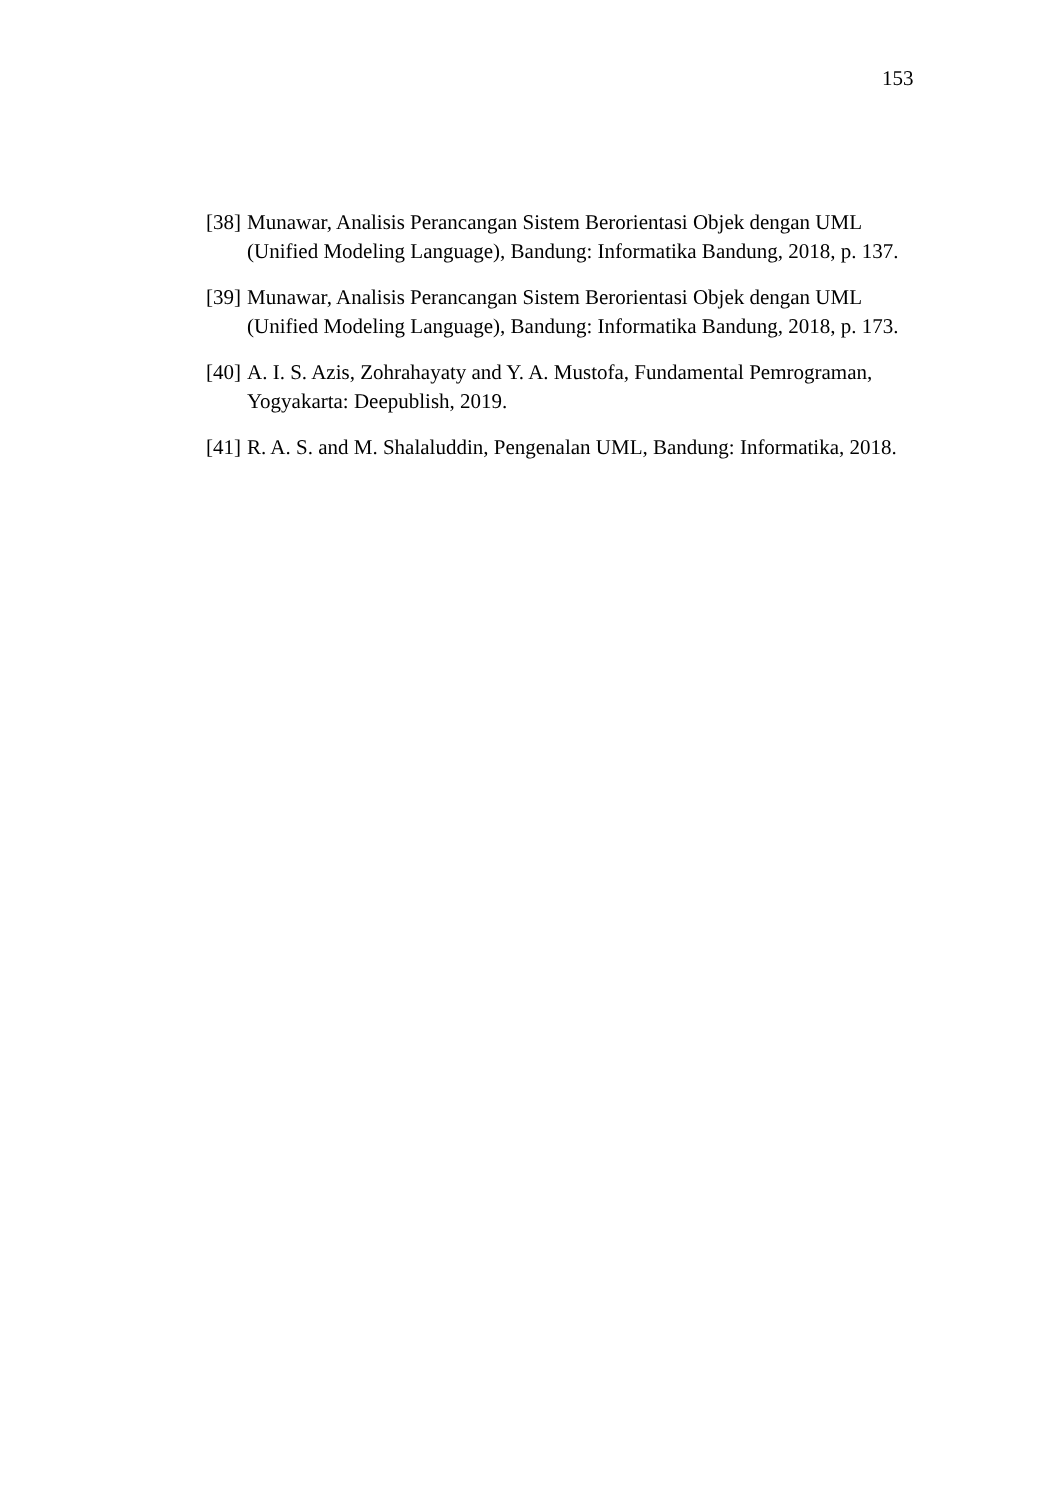153
[38] Munawar, Analisis Perancangan Sistem Berorientasi Objek dengan UML (Unified Modeling Language), Bandung: Informatika Bandung, 2018, p. 137.
[39] Munawar, Analisis Perancangan Sistem Berorientasi Objek dengan UML (Unified Modeling Language), Bandung: Informatika Bandung, 2018, p. 173.
[40] A. I. S. Azis, Zohrahayaty and Y. A. Mustofa, Fundamental Pemrograman, Yogyakarta: Deepublish, 2019.
[41] R. A. S. and M. Shalaluddin, Pengenalan UML, Bandung: Informatika, 2018.